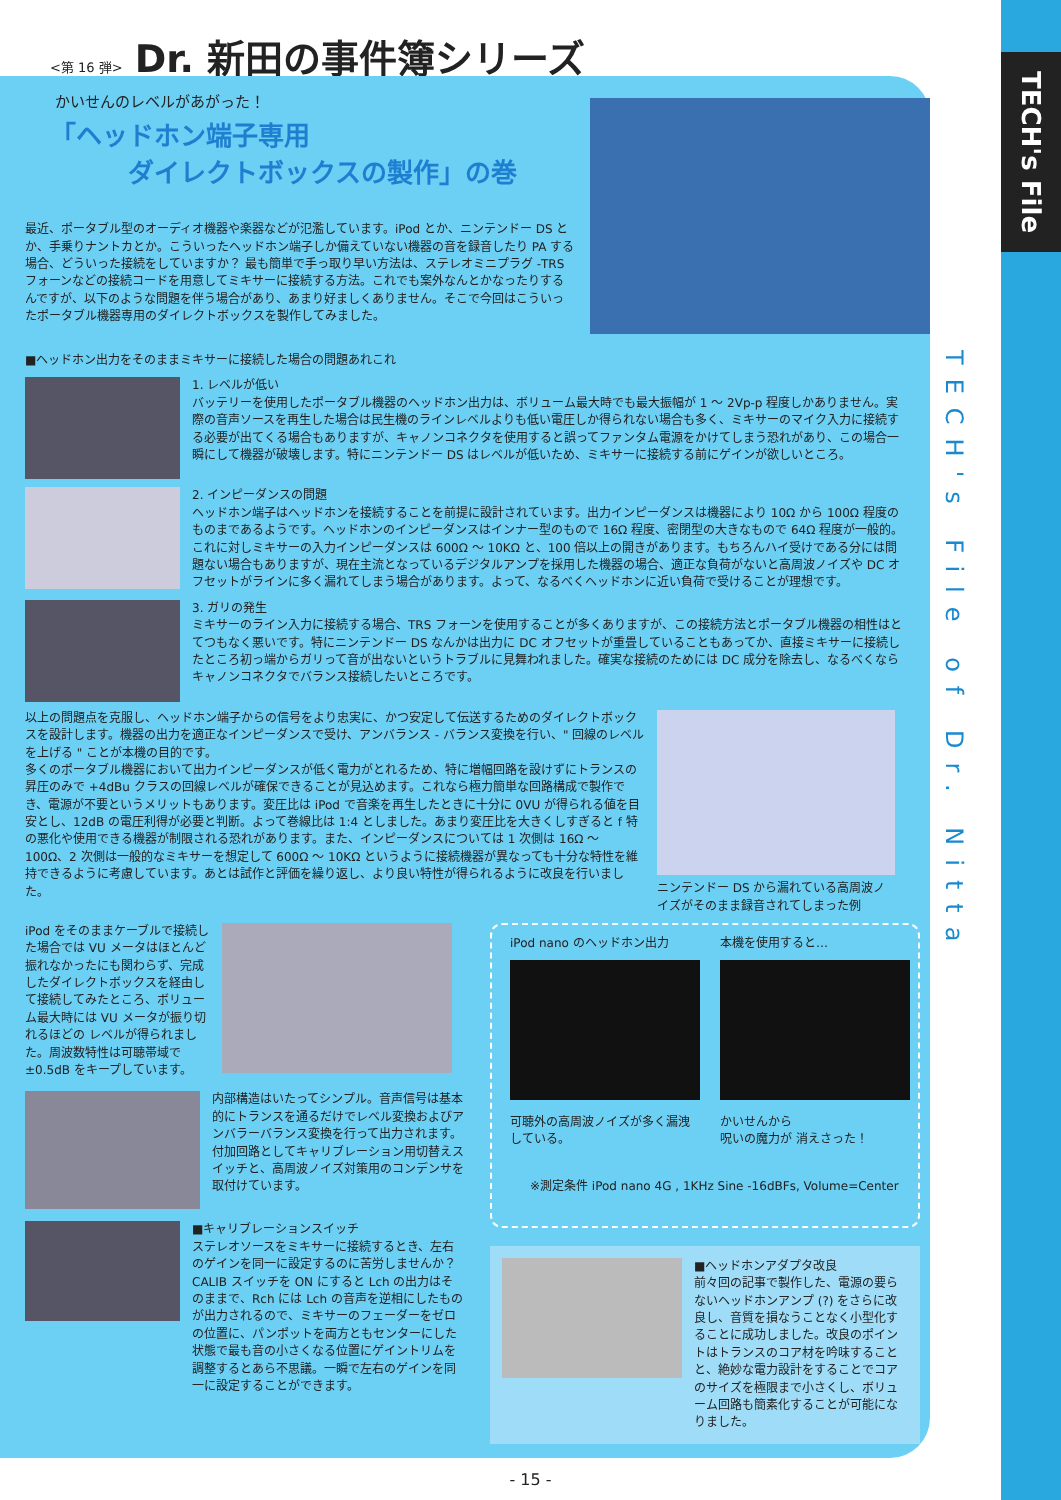TECH's File
<第 16 弾> Dr. 新田の事件簿シリーズ
かいせんのレベルがあがった！
「ヘッドホン端子専用
   ダイレクトボックスの製作」の巻
最近、ポータブル型のオーディオ機器や楽器などが氾濫しています。iPod とか、ニンテンドー DS とか、手乗りナントカとか。こういったヘッドホン端子しか備えていない機器の音を録音したり PA する場合、どういった接続をしていますか？ 最も簡単で手っ取り早い方法は、ステレオミニプラグ -TRS フォーンなどの接続コードを用意してミキサーに接続する方法。これでも案外なんとかなったりするんですが、以下のような問題を伴う場合があり、あまり好ましくありません。そこで今回はこういったポータブル機器専用のダイレクトボックスを製作してみました。
■ヘッドホン出力をそのままミキサーに接続した場合の問題あれこれ
1. レベルが低い
バッテリーを使用したポータブル機器のヘッドホン出力は、ボリューム最大時でも最大振幅が 1 ～ 2Vp-p 程度しかありません。実際の音声ソースを再生した場合は民生機のラインレベルよりも低い電圧しか得られない場合も多く、ミキサーのマイク入力に接続する必要が出てくる場合もありますが、キャノンコネクタを使用すると誤ってファンタム電源をかけてしまう恐れがあり、この場合一瞬にして機器が破壊します。特にニンテンドー DS はレベルが低いため、ミキサーに接続する前にゲインが欲しいところ。
2. インピーダンスの問題
ヘッドホン端子はヘッドホンを接続することを前提に設計されています。出力インピーダンスは機器により 10Ω から 100Ω 程度のものまであるようです。ヘッドホンのインピーダンスはインナー型のもので 16Ω 程度、密閉型の大きなもので 64Ω 程度が一般的。これに対しミキサーの入力インピーダンスは 600Ω ～ 10KΩ と、100 倍以上の開きがあります。もちろんハイ受けである分には問題ない場合もありますが、現在主流となっているデジタルアンプを採用した機器の場合、適正な負荷がないと高周波ノイズや DC オフセットがラインに多く漏れてしまう場合があります。よって、なるべくヘッドホンに近い負荷で受けることが理想です。
3. ガリの発生
ミキサーのライン入力に接続する場合、TRS フォーンを使用することが多くありますが、この接続方法とポータブル機器の相性はとてつもなく悪いです。特にニンテンドー DS なんかは出力に DC オフセットが重畳していることもあってか、直接ミキサーに接続したところ初っ端からガリって音が出ないというトラブルに見舞われました。確実な接続のためには DC 成分を除去し、なるべくならキャノンコネクタでバランス接続したいところです。
以上の問題点を克服し、ヘッドホン端子からの信号をより忠実に、かつ安定して伝送するためのダイレクトボックスを設計します。機器の出力を適正なインピーダンスで受け、アンバランス - バランス変換を行い、" 回線のレベルを上げる " ことが本機の目的です。
多くのポータブル機器において出力インピーダンスが低く電力がとれるため、特に増幅回路を設けずにトランスの昇圧のみで +4dBu クラスの回線レベルが確保できることが見込めます。これなら極力簡単な回路構成で製作でき、電源が不要というメリットもあります。変圧比は iPod で音楽を再生したときに十分に 0VU が得られる値を目安とし、12dB の電圧利得が必要と判断。よって巻線比は 1:4 としました。あまり変圧比を大きくしすぎると f 特の悪化や使用できる機器が制限される恐れがあります。また、インピーダンスについては 1 次側は 16Ω ～ 100Ω、2 次側は一般的なミキサーを想定して 600Ω ～ 10KΩ というように接続機器が異なっても十分な特性を維持できるように考慮しています。あとは試作と評価を繰り返し、より良い特性が得られるように改良を行いました。
ニンテンドー DS から漏れている高周波ノイズがそのまま録音されてしまった例
iPod をそのままケーブルで接続した場合では VU メータはほとんど振れなかったにも関わらず、完成したダイレクトボックスを経由して接続してみたところ、ボリューム最大時には VU メータが振り切れるほどの レベルが得られました。周波数特性は可聴帯域で ±0.5dB をキープしています。
内部構造はいたってシンプル。音声信号は基本的にトランスを通るだけでレベル変換およびアンバラーバランス変換を行って出力されます。
付加回路としてキャリブレーション用切替えスイッチと、高周波ノイズ対策用のコンデンサを取付けています。
■キャリブレーションスイッチ
ステレオソースをミキサーに接続するとき、左右のゲインを同一に設定するのに苦労しませんか？ CALIB スイッチを ON にすると Lch の出力はそのままで、Rch には Lch の音声を逆相にしたものが出力されるので、ミキサーのフェーダーをゼロの位置に、パンポットを両方ともセンターにした状態で最も音の小さくなる位置にゲイントリムを調整するとあら不思議。一瞬で左右のゲインを同一に設定することができます。
iPod nano のヘッドホン出力
可聴外の高周波ノイズが多く漏洩している。
本機を使用すると…
かいせんから
呪いの魔力が 消えさった！
※測定条件 iPod nano 4G , 1KHz Sine -16dBFs, Volume=Center
■ヘッドホンアダプタ改良
前々回の記事で製作した、電源の要らないヘッドホンアンプ (?) をさらに改良し、音質を損なうことなく小型化することに成功しました。改良のポイントはトランスのコア材を吟味することと、絶妙な電力設計をすることでコアのサイズを極限まで小さくし、ボリューム回路も簡素化することが可能になりました。
TECH's File of Dr. Nitta
- 15 -